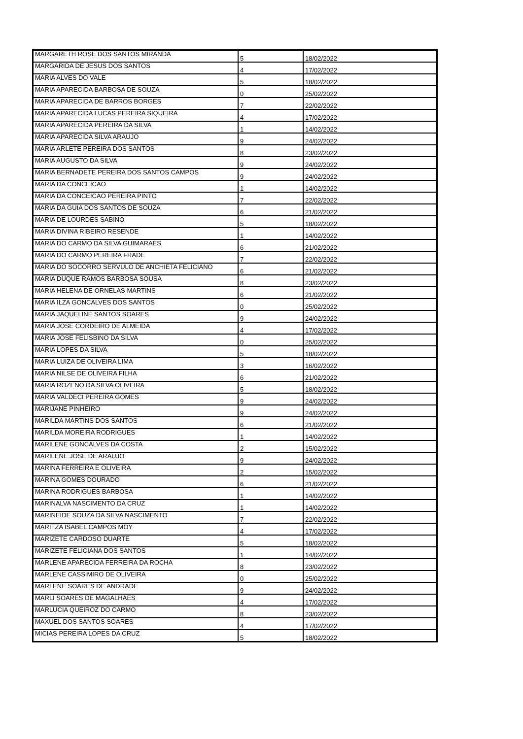| MARGARETH ROSE DOS SANTOS MIRANDA | 5 | 18/02/2022 |
| MARGARIDA DE JESUS DOS SANTOS | 4 | 17/02/2022 |
| MARIA ALVES DO VALE | 5 | 18/02/2022 |
| MARIA APARECIDA BARBOSA DE SOUZA | 0 | 25/02/2022 |
| MARIA APARECIDA DE BARROS BORGES | 7 | 22/02/2022 |
| MARIA APARECIDA LUCAS PEREIRA SIQUEIRA | 4 | 17/02/2022 |
| MARIA APARECIDA PEREIRA DA SILVA | 1 | 14/02/2022 |
| MARIA APARECIDA SILVA ARAUJO | 9 | 24/02/2022 |
| MARIA ARLETE PEREIRA DOS SANTOS | 8 | 23/02/2022 |
| MARIA AUGUSTO DA SILVA | 9 | 24/02/2022 |
| MARIA BERNADETE PEREIRA DOS SANTOS CAMPOS | 9 | 24/02/2022 |
| MARIA DA CONCEICAO | 1 | 14/02/2022 |
| MARIA DA CONCEICAO PEREIRA PINTO | 7 | 22/02/2022 |
| MARIA DA GUIA DOS SANTOS DE SOUZA | 6 | 21/02/2022 |
| MARIA DE LOURDES SABINO | 5 | 18/02/2022 |
| MARIA DIVINA RIBEIRO RESENDE | 1 | 14/02/2022 |
| MARIA DO CARMO DA SILVA GUIMARAES | 6 | 21/02/2022 |
| MARIA DO CARMO PEREIRA FRADE | 7 | 22/02/2022 |
| MARIA DO SOCORRO SERVULO DE ANCHIETA FELICIANO | 6 | 21/02/2022 |
| MARIA DUQUE RAMOS BARBOSA SOUSA | 8 | 23/02/2022 |
| MARIA HELENA DE ORNELAS MARTINS | 6 | 21/02/2022 |
| MARIA ILZA GONCALVES DOS SANTOS | 0 | 25/02/2022 |
| MARIA JAQUELINE SANTOS SOARES | 9 | 24/02/2022 |
| MARIA JOSE CORDEIRO DE ALMEIDA | 4 | 17/02/2022 |
| MARIA JOSE FELISBINO DA SILVA | 0 | 25/02/2022 |
| MARIA LOPES DA SILVA | 5 | 18/02/2022 |
| MARIA LUIZA DE OLIVEIRA LIMA | 3 | 16/02/2022 |
| MARIA NILSE DE OLIVEIRA FILHA | 6 | 21/02/2022 |
| MARIA ROZENO DA SILVA OLIVEIRA | 5 | 18/02/2022 |
| MARIA VALDECI PEREIRA GOMES | 9 | 24/02/2022 |
| MARIJANE PINHEIRO | 9 | 24/02/2022 |
| MARILDA MARTINS DOS SANTOS | 6 | 21/02/2022 |
| MARILDA MOREIRA RODRIGUES | 1 | 14/02/2022 |
| MARILENE GONCALVES DA COSTA | 2 | 15/02/2022 |
| MARILENE JOSE DE ARAUJO | 9 | 24/02/2022 |
| MARINA FERREIRA E OLIVEIRA | 2 | 15/02/2022 |
| MARINA GOMES DOURADO | 6 | 21/02/2022 |
| MARINA RODRIGUES BARBOSA | 1 | 14/02/2022 |
| MARINALVA NASCIMENTO DA CRUZ | 1 | 14/02/2022 |
| MARINEIDE SOUZA DA SILVA NASCIMENTO | 7 | 22/02/2022 |
| MARITZA ISABEL CAMPOS MOY | 4 | 17/02/2022 |
| MARIZETE CARDOSO DUARTE | 5 | 18/02/2022 |
| MARIZETE FELICIANA DOS SANTOS | 1 | 14/02/2022 |
| MARLENE APARECIDA FERREIRA DA ROCHA | 8 | 23/02/2022 |
| MARLENE CASSIMIRO DE OLIVEIRA | 0 | 25/02/2022 |
| MARLENE SOARES DE ANDRADE | 9 | 24/02/2022 |
| MARLI SOARES DE MAGALHAES | 4 | 17/02/2022 |
| MARLUCIA QUEIROZ DO CARMO | 8 | 23/02/2022 |
| MAXUEL DOS SANTOS SOARES | 4 | 17/02/2022 |
| MICIAS PEREIRA LOPES DA CRUZ | 5 | 18/02/2022 |